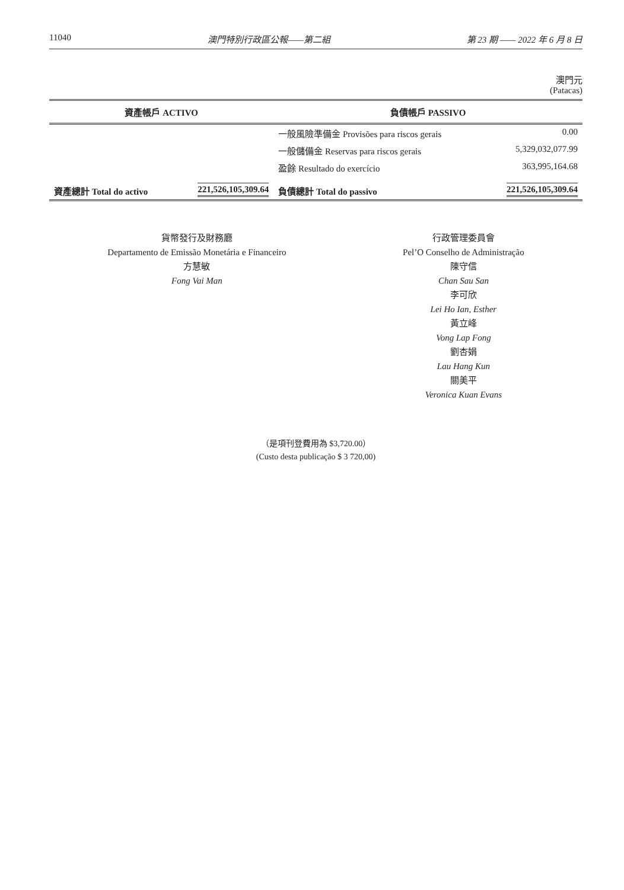11040 澳門特別行政區公報——第二組 第 23 期 —— 2022 年 6 月 8 日
澳門元
(Patacas)
| 資產帳戶 ACTIVO | | 負債帳戶 PASSIVO | |
| --- | --- | --- | --- |
| | | 一般風險準備金 Provisões para riscos gerais | 0.00 |
| | | 一般儲備金 Reservas para riscos gerais | 5,329,032,077.99 |
| | | 盈餘 Resultado do exercício | 363,995,164.68 |
| 資產總計 Total do activo | 221,526,105,309.64 | 負債總計 Total do passivo | 221,526,105,309.64 |
貨幣發行及財務廳
Departamento de Emissão Monetária e Financeiro
方慧敏
Fong Vai Man
行政管理委員會
Pel’O Conselho de Administração
陳守信
Chan Sau San
李可欣
Lei Ho Ian, Esther
黃立峰
Vong Lap Fong
劉杏娟
Lau Hang Kun
關美平
Veronica Kuan Evans
（是項刊登費用為 $3,720.00）
(Custo desta publicação $ 3 720,00)